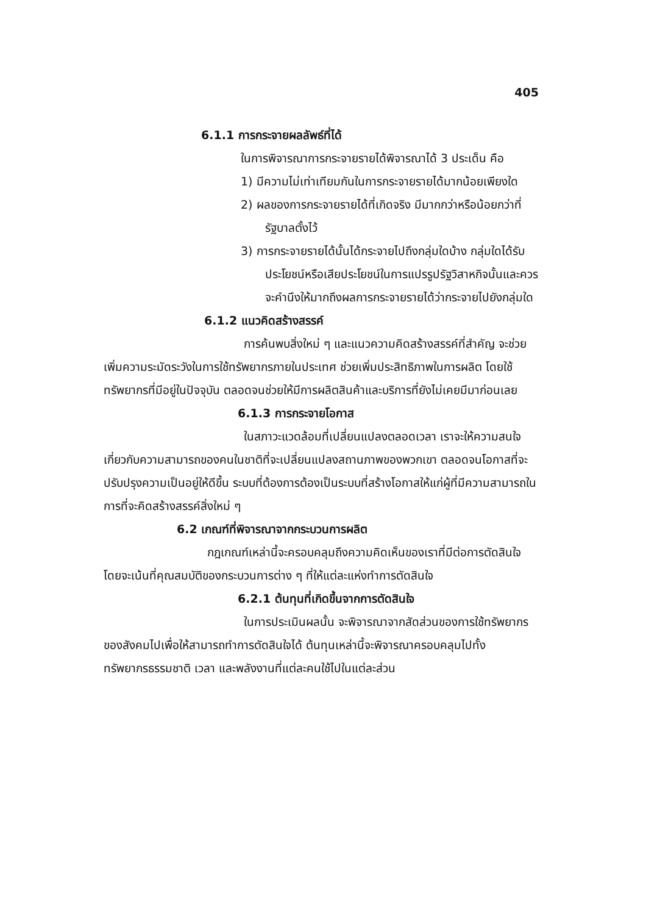405
6.1.1 การกระจายผลลัพธ์ที่ได้
ในการพิจารณาการกระจายรายได้พิจารณาได้ 3 ประเด็น คือ
1) มีความไม่เท่าเทียมกันในการกระจายรายได้มากน้อยเพียงใด
2) ผลของการกระจายรายได้ที่เกิดจริง มีมากกว่าหรือน้อยกว่าที่รัฐบาลตั้งไว้
3) การกระจายรายได้นั้นได้กระจายไปถึงกลุ่มใดบ้าง กลุ่มใดได้รับประโยชน์หรือเสียประโยชน์ในการแปรรูปรัฐวิสาหกิจนั้นและควรจะคำนึงให้มากถึงผลการกระจายรายได้ว่ากระจายไปยังกลุ่มใด
6.1.2 แนวคิดสร้างสรรค์
การค้นพบสิ่งใหม่ ๆ และแนวความคิดสร้างสรรค์ที่สำคัญ จะช่วยเพิ่มความระมัดระวังในการใช้ทรัพยากรภายในประเทศ ช่วยเพิ่มประสิทธิภาพในการผลิต โดยใช้ทรัพยากรที่มีอยู่ในปัจจุบัน ตลอดจนช่วยให้มีการผลิตสินค้าและบริการที่ยังไม่เคยมีมาก่อนเลย
6.1.3 การกระจายโอกาส
ในสภาวะแวดล้อมที่เปลี่ยนแปลงตลอดเวลา เราจะให้ความสนใจเกี่ยวกับความสามารถของคนในชาติที่จะเปลี่ยนแปลงสถานภาพของพวกเขา ตลอดจนโอกาสที่จะปรับปรุงความเป็นอยู่ให้ดีขึ้น ระบบที่ต้องการต้องเป็นระบบที่สร้างโอกาสให้แก่ผู้ที่มีความสามารถในการที่จะคิดสร้างสรรค์สิ่งใหม่ ๆ
6.2 เกณฑ์ที่พิจารณาจากกระบวนการผลิต
กฎเกณฑ์เหล่านี้จะครอบคลุมถึงความคิดเห็นของเราที่มีต่อการตัดสินใจ โดยจะเน้นที่คุณสมบัติของกระบวนการต่าง ๆ ที่ให้แต่ละแห่งทำการตัดสินใจ
6.2.1 ต้นทุนที่เกิดขึ้นจากการตัดสินใจ
ในการประเมินผลนั้น จะพิจารณาจากสัดส่วนของการใช้ทรัพยากรของสังคมไปเพื่อให้สามารถทำการตัดสินใจได้ ต้นทุนเหล่านี้จะพิจารณาครอบคลุมไปทั้งทรัพยากรธรรมชาติ เวลา และพลังงานที่แต่ละคนใช้ไปในแต่ละส่วน